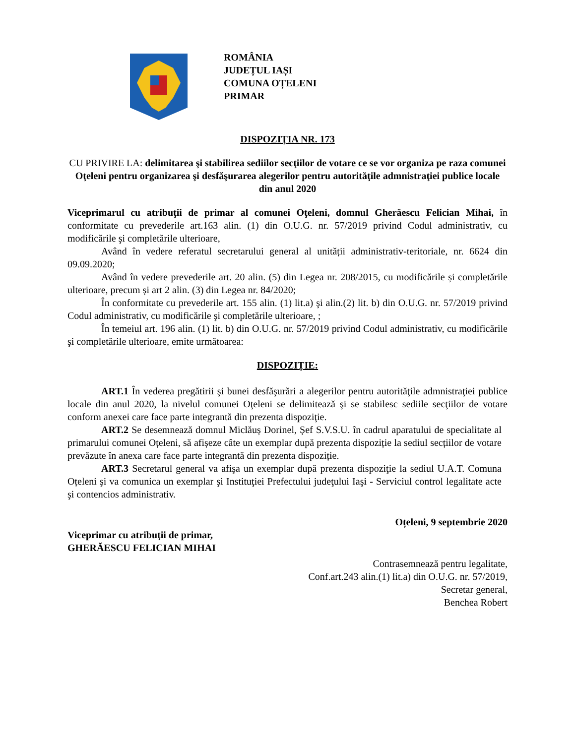ROMÂNIA
JUDEȚUL IAȘI
COMUNA OȚELENI
PRIMAR
DISPOZIŢIA NR. 173
CU PRIVIRE LA: delimitarea şi stabilirea sediilor secţiilor de votare ce se vor organiza pe raza comunei Oţeleni pentru organizarea şi desfăşurarea alegerilor pentru autorităţile admnistraţiei publice locale din anul 2020
Viceprimarul cu atribuţii de primar al comunei Oţeleni, domnul Gherăescu Felician Mihai, în conformitate cu prevederile art.163 alin. (1) din O.U.G. nr. 57/2019 privind Codul administrativ, cu modificările şi completările ulterioare,
Având în vedere referatul secretarului general al unității administrativ-teritoriale, nr. 6624 din 09.09.2020;
Având în vedere prevederile art. 20 alin. (5) din Legea nr. 208/2015, cu modificările și completările ulterioare, precum și art 2 alin. (3) din Legea nr. 84/2020;
În conformitate cu prevederile art. 155 alin. (1) lit.a) şi alin.(2) lit. b) din O.U.G. nr. 57/2019 privind Codul administrativ, cu modificările şi completările ulterioare, ;
În temeiul art. 196 alin. (1) lit. b) din O.U.G. nr. 57/2019 privind Codul administrativ, cu modificările şi completările ulterioare, emite următoarea:
DISPOZIȚIE:
ART.1 În vederea pregătirii şi bunei desfăşurări a alegerilor pentru autorităţile admnistraţiei publice locale din anul 2020, la nivelul comunei Oţeleni se delimitează şi se stabilesc sediile secţiilor de votare conform anexei care face parte integrantă din prezenta dispoziţie.
ART.2 Se desemnează domnul Miclăuș Dorinel, Șef S.V.S.U. în cadrul aparatului de specialitate al primarului comunei Oțeleni, să afișeze câte un exemplar după prezenta dispoziție la sediul secțiilor de votare prevăzute în anexa care face parte integrantă din prezenta dispoziție.
ART.3 Secretarul general va afişa un exemplar după prezenta dispoziţie la sediul U.A.T. Comuna Oțeleni şi va comunica un exemplar şi Instituţiei Prefectului judeţului Iaşi - Serviciul control legalitate acte şi contencios administrativ.
Oțeleni, 9 septembrie 2020
Viceprimar cu atribuţii de primar,
GHERĂESCU FELICIAN MIHAI
Contrasemnează pentru legalitate,
Conf.art.243 alin.(1) lit.a) din O.U.G. nr. 57/2019,
Secretar general,
Benchea Robert